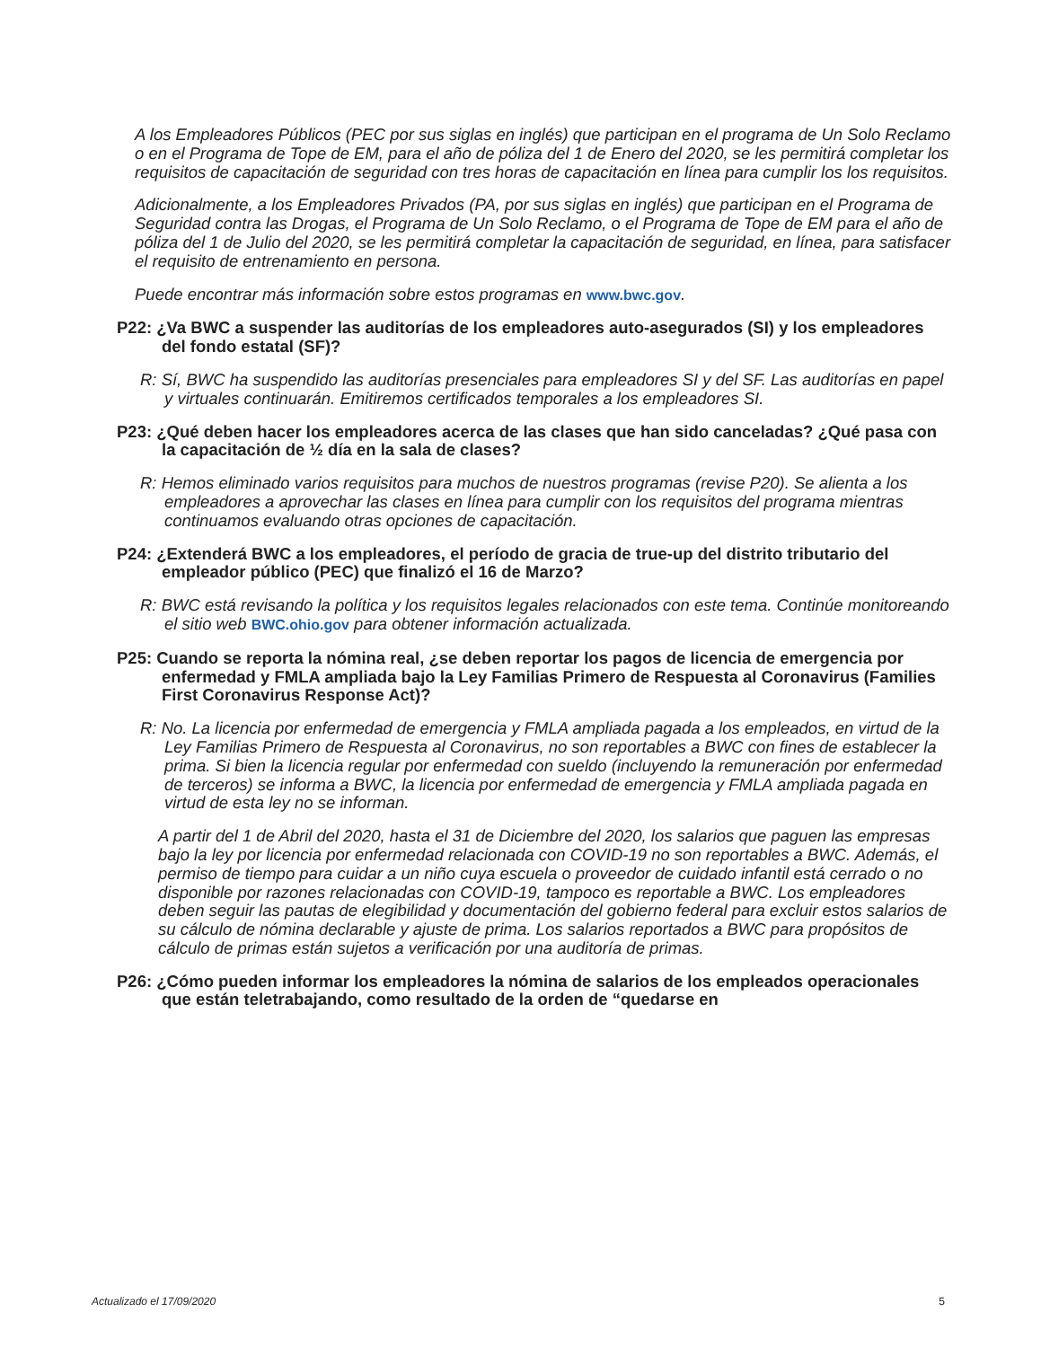A los Empleadores Públicos (PEC por sus siglas en inglés) que participan en el programa de Un Solo Reclamo o en el Programa de Tope de EM, para el año de póliza del 1 de Enero del 2020, se les permitirá completar los requisitos de capacitación de seguridad con tres horas de capacitación en línea para cumplir los los requisitos.
Adicionalmente, a los Empleadores Privados (PA, por sus siglas en inglés) que participan en el Programa de Seguridad contra las Drogas, el Programa de Un Solo Reclamo, o el Programa de Tope de EM para el año de póliza del 1 de Julio del 2020, se les permitirá completar la capacitación de seguridad, en línea, para satisfacer el requisito de entrenamiento en persona.
Puede encontrar más información sobre estos programas en www.bwc.gov.
P22: ¿Va BWC a suspender las auditorías de los empleadores auto-asegurados (SI) y los empleadores del fondo estatal (SF)?
R: Sí, BWC ha suspendido las auditorías presenciales para empleadores SI y del SF. Las auditorías en papel y virtuales continuarán. Emitiremos certificados temporales a los empleadores SI.
P23: ¿Qué deben hacer los empleadores acerca de las clases que han sido canceladas? ¿Qué pasa con la capacitación de ½ día en la sala de clases?
R: Hemos eliminado varios requisitos para muchos de nuestros programas (revise P20). Se alienta a los empleadores a aprovechar las clases en línea para cumplir con los requisitos del programa mientras continuamos evaluando otras opciones de capacitación.
P24: ¿Extenderá BWC a los empleadores, el período de gracia de true-up del distrito tributario del empleador público (PEC) que finalizó el 16 de Marzo?
R: BWC está revisando la política y los requisitos legales relacionados con este tema. Continúe monitoreando el sitio web BWC.ohio.gov para obtener información actualizada.
P25: Cuando se reporta la nómina real, ¿se deben reportar los pagos de licencia de emergencia por enfermedad y FMLA ampliada bajo la Ley Familias Primero de Respuesta al Coronavirus (Families First Coronavirus Response Act)?
R: No. La licencia por enfermedad de emergencia y FMLA ampliada pagada a los empleados, en virtud de la Ley Familias Primero de Respuesta al Coronavirus, no son reportables a BWC con fines de establecer la prima. Si bien la licencia regular por enfermedad con sueldo (incluyendo la remuneración por enfermedad de terceros) se informa a BWC, la licencia por enfermedad de emergencia y FMLA ampliada pagada en virtud de esta ley no se informan.
A partir del 1 de Abril del 2020, hasta el 31 de Diciembre del 2020, los salarios que paguen las empresas bajo la ley por licencia por enfermedad relacionada con COVID-19 no son reportables a BWC. Además, el permiso de tiempo para cuidar a un niño cuya escuela o proveedor de cuidado infantil está cerrado o no disponible por razones relacionadas con COVID-19, tampoco es reportable a BWC. Los empleadores deben seguir las pautas de elegibilidad y documentación del gobierno federal para excluir estos salarios de su cálculo de nómina declarable y ajuste de prima. Los salarios reportados a BWC para propósitos de cálculo de primas están sujetos a verificación por una auditoría de primas.
P26: ¿Cómo pueden informar los empleadores la nómina de salarios de los empleados operacionales que están teletrabajando, como resultado de la orden de “quedarse en
Actualizado el 17/09/2020 5